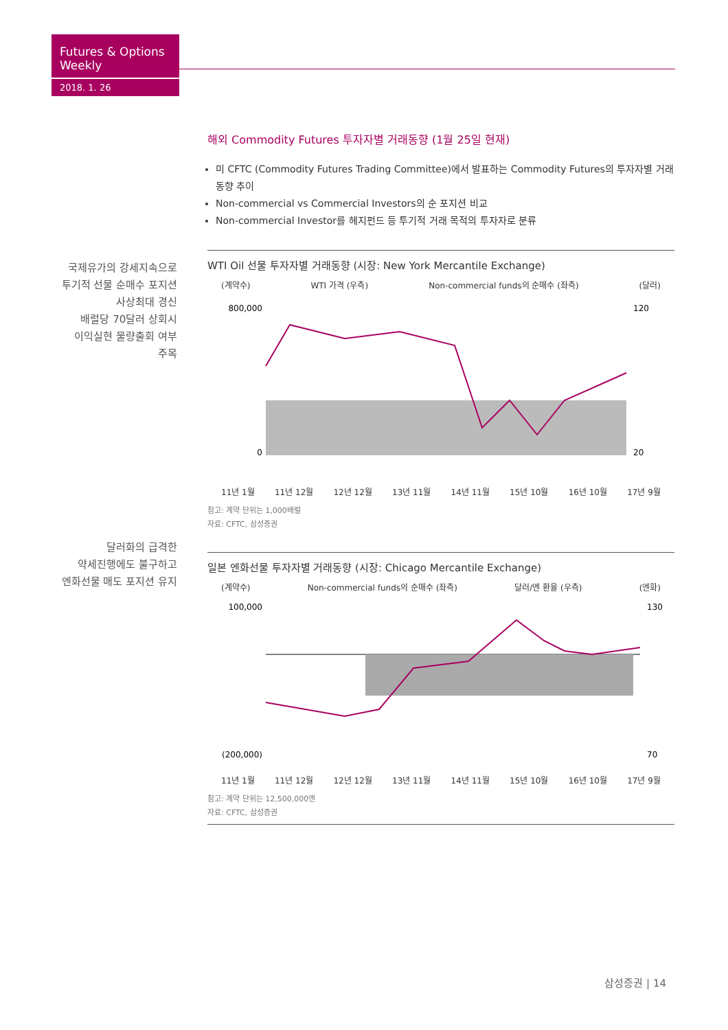Futures & Options Weekly
2018. 1. 26
국제유가의 강세지속으로
투기적 선물 순매수 포지션
사상최대 경신
배럴당 70달러 상회시
이익실현 물량출회 여부
주목
달러화의 급격한
약세진행에도 불구하고
엔화선물 매도 포지션 유지
해외 Commodity Futures 투자자별 거래동향 (1월 25일 현재)
미 CFTC (Commodity Futures Trading Committee)에서 발표하는 Commodity Futures의 투자자별 거래동향 추이
Non-commercial vs Commercial Investors의 순 포지션 비교
Non-commercial Investor를 헤지펀드 등 투기적 거래 목적의 투자자로 분류
WTI Oil 선물 투자자별 거래동향 (시장: New York Mercantile Exchange)
(계약수) WTI 가격 (우측) Non-commercial funds의 순매수 (좌측) (달러)
800,000
0
120
20
11년 1월 11년 12월 12년 12월 13년 11월 14년 11월 15년 10월 16년 10월 17년 9월
참고: 계약 단위는 1,000배럴
자료: CFTC, 삼성증권
일본 엔화선물 투자자별 거래동향 (시장: Chicago Mercantile Exchange)
(계약수) Non-commercial funds의 순매수 (좌측) 달러/엔 환율 (우측) (엔화)
100,000
(200,000)
130
70
11년 1월 11년 12월 12년 12월 13년 11월 14년 11월 15년 10월 16년 10월 17년 9월
참고: 계약 단위는 12,500,000엔
자료: CFTC, 삼성증권
삼성증권 | 14